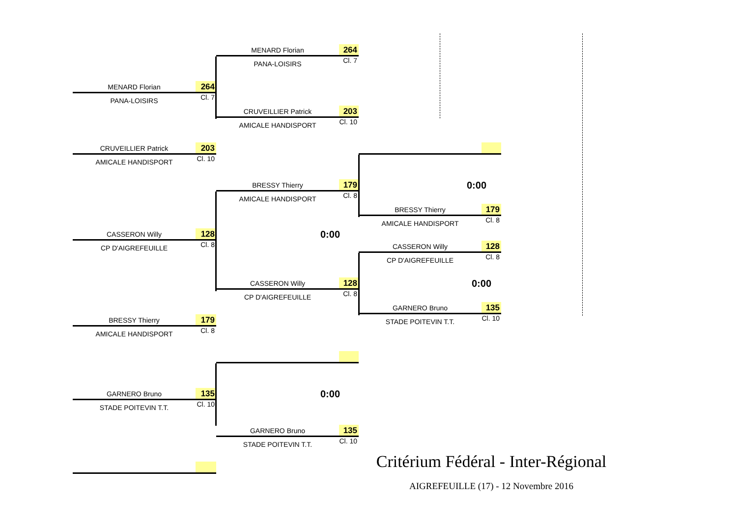MENARD Florian
264
PANA-LOISIRS
Cl. 7
MENARD Florian
264
PANA-LOISIRS
Cl. 7
CRUVEILLIER Patrick
203
AMICALE HANDISPORT
Cl. 10
CRUVEILLIER Patrick
203
AMICALE HANDISPORT
Cl. 10
BRESSY Thierry
179
0:00
AMICALE HANDISPORT
Cl. 8
BRESSY Thierry
179
AMICALE HANDISPORT
Cl. 8
CASSERON Willy
128
0:00
CP D'AIGREFEUILLE
Cl. 8
CASSERON Willy
128
CP D'AIGREFEUILLE
Cl. 8
CASSERON Willy
128
0:00
CP D'AIGREFEUILLE
Cl. 8
GARNERO Bruno
135
BRESSY Thierry
179
STADE POITEVIN T.T.
Cl. 10
AMICALE HANDISPORT
Cl. 8
GARNERO Bruno
135
0:00
STADE POITEVIN T.T.
Cl. 10
GARNERO Bruno
135
STADE POITEVIN T.T.
Cl. 10
Critérium Fédéral - Inter-Régional
AIGREFEUILLE (17) - 12 Novembre 2016